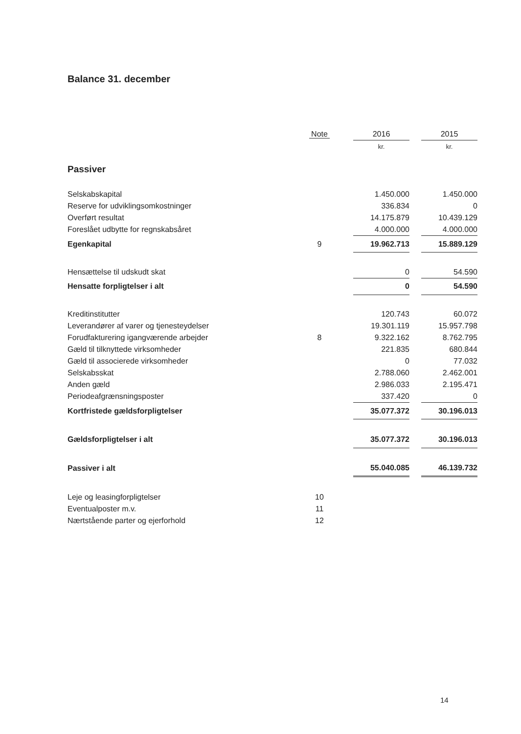Balance 31. december
| | Note | | 2016 | | 2015 |
| --- | --- | --- | --- | --- | --- |
| | | | kr. | | kr. |
| Passiver | | | | | |
| Selskabskapital | | | 1.450.000 | | 1.450.000 |
| Reserve for udviklingsomkostninger | | | 336.834 | | 0 |
| Overført resultat | | | 14.175.879 | | 10.439.129 |
| Foreslået udbytte for regnskabsåret | | | 4.000.000 | | 4.000.000 |
| Egenkapital | 9 | | 19.962.713 | | 15.889.129 |
| Hensættelse til udskudt skat | | | 0 | | 54.590 |
| Hensatte forpligtelser i alt | | | 0 | | 54.590 |
| Kreditinstitutter | | | 120.743 | | 60.072 |
| Leverandører af varer og tjenesteydelser | | | 19.301.119 | | 15.957.798 |
| Forudfakturering igangværende arbejder | 8 | | 9.322.162 | | 8.762.795 |
| Gæld til tilknyttede virksomheder | | | 221.835 | | 680.844 |
| Gæld til associerede virksomheder | | | 0 | | 77.032 |
| Selskabsskat | | | 2.788.060 | | 2.462.001 |
| Anden gæld | | | 2.986.033 | | 2.195.471 |
| Periodeafgrænsningsposter | | | 337.420 | | 0 |
| Kortfristede gældsforpligtelser | | | 35.077.372 | | 30.196.013 |
| Gældsforpligtelser i alt | | | 35.077.372 | | 30.196.013 |
| Passiver i alt | | | 55.040.085 | | 46.139.732 |
| Leje og leasingforpligtelser | 10 | | | | |
| Eventualposter m.v. | 11 | | | | |
| Nærtstående parter og ejerforhold | 12 | | | | |
14